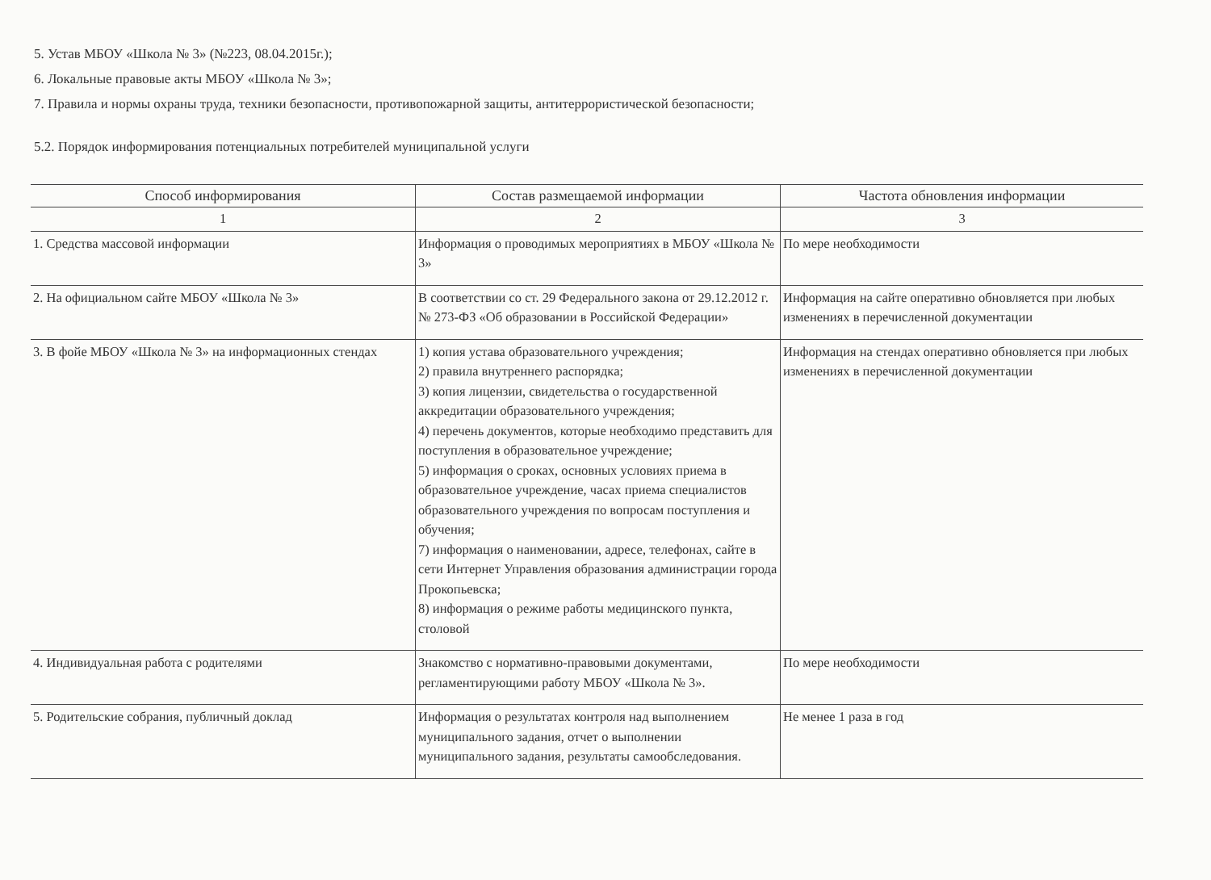5. Устав МБОУ «Школа № 3» (№223, 08.04.2015г.);
6. Локальные правовые акты МБОУ «Школа № 3»;
7. Правила и нормы охраны труда, техники безопасности, противопожарной защиты, антитеррористической безопасности;
5.2. Порядок информирования потенциальных потребителей муниципальной услуги
| Способ информирования | Состав размещаемой информации | Частота обновления информации |
| --- | --- | --- |
| 1 | 2 | 3 |
| 1. Средства массовой информации | Информация о проводимых мероприятиях в МБОУ «Школа № 3» | По мере необходимости |
| 2. На официальном сайте МБОУ «Школа № 3» | В соответствии со ст. 29 Федерального закона от 29.12.2012 г. № 273-ФЗ «Об образовании в Российской Федерации» | Информация на сайте оперативно обновляется при любых изменениях в перечисленной документации |
| 3. В фойе МБОУ «Школа № 3» на информационных стендах | 1) копия устава образовательного учреждения; 2) правила внутреннего распорядка; 3) копия лицензии, свидетельства о государственной аккредитации образовательного учреждения; 4) перечень документов, которые необходимо представить для поступления в образовательное учреждение; 5) информация о сроках, основных условиях приема в образовательное учреждение, часах приема специалистов образовательного учреждения по вопросам поступления и обучения; 7) информация о наименовании, адресе, телефонах, сайте в сети Интернет Управления образования администрации города Прокопьевска; 8) информация о режиме работы медицинского пункта, столовой | Информация на стендах оперативно обновляется при любых изменениях в перечисленной документации |
| 4. Индивидуальная работа с родителями | Знакомство с нормативно-правовыми документами, регламентирующими работу МБОУ «Школа № 3». | По мере необходимости |
| 5. Родительские собрания, публичный доклад | Информация о результатах контроля над выполнением муниципального задания, отчет о выполнении муниципального задания, результаты самообследования. | Не менее 1 раза в год |